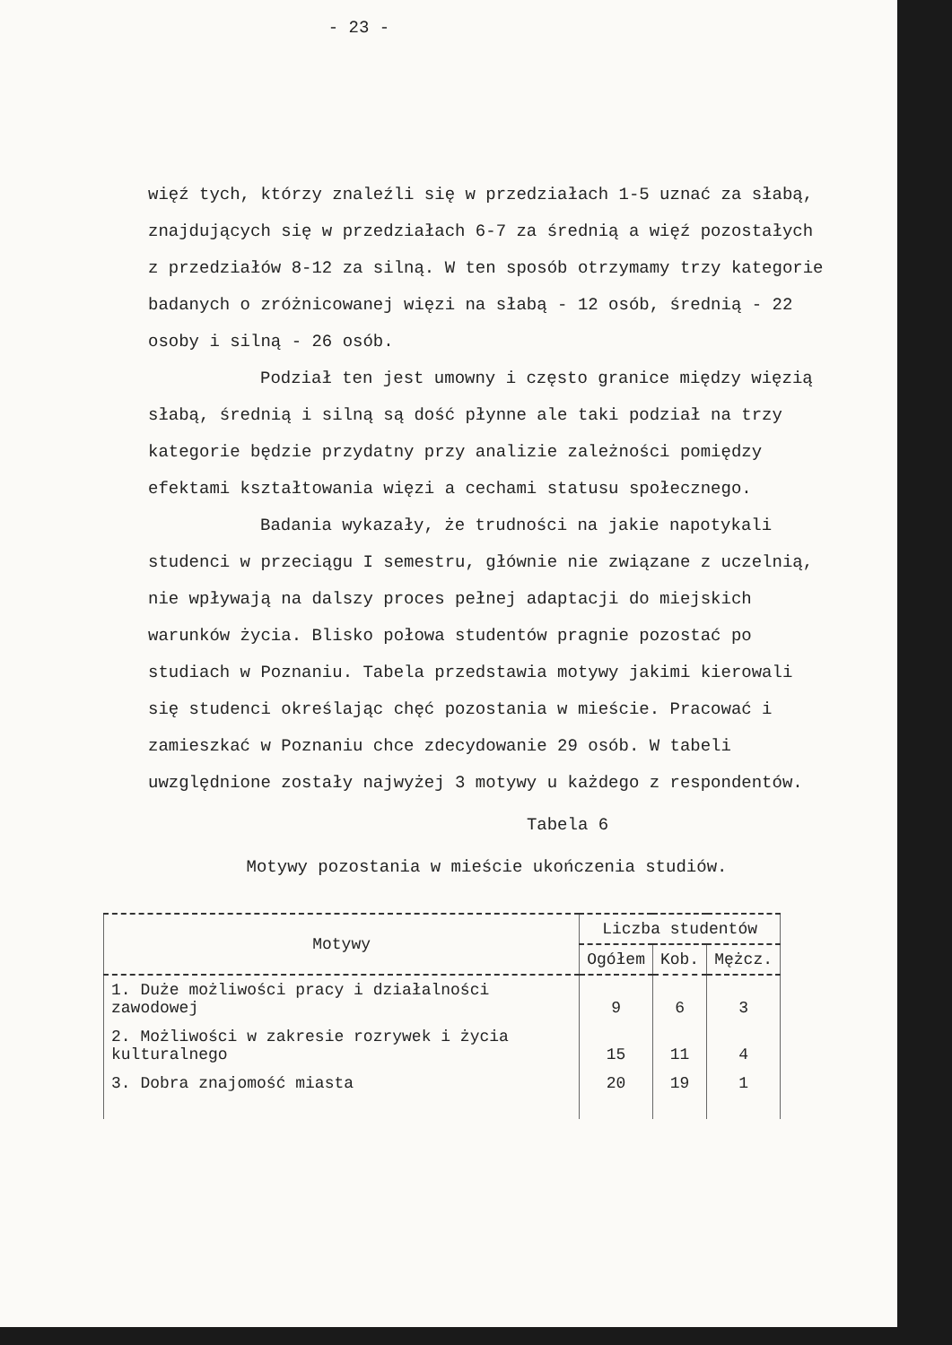- 23 -
więź tych, którzy znaleźli się w przedziałach 1-5 uznać za słabą, znajdujących się w przedziałach 6-7 za średnią a więź pozostałych z przedziałów 8-12 za silną. W ten sposób otrzymamy trzy kategorie badanych o zróżnicowanej więzi na słabą - 12 osób, średnią - 22 osoby i silną - 26 osób.
Podział ten jest umowny i często granice między więzią słabą, średnią i silną są dość płynne ale taki podział na trzy kategorie będzie przydatny przy analizie zależności pomiędzy efektami kształtowania więzi a cechami statusu społecznego.
Badania wykazały, że trudności na jakie napotykali studenci w przeciągu I semestru, głównie nie związane z uczelnią, nie wpływają na dalszy proces pełnej adaptacji do miejskich warunków życia. Blisko połowa studentów pragnie pozostać po studiach w Poznaniu. Tabela przedstawia motywy jakimi kierowali się studenci określając chęć pozostania w mieście. Pracować i zamieszkać w Poznaniu chce zdecydowanie 29 osób. W tabeli uwzględnione zostały najwyżej 3 motywy u każdego z respondentów.
Tabela 6
Motywy pozostania w mieście ukończenia studiów.
| Motywy | Liczba studentów | | |
| --- | --- | --- | --- |
| | Ogółem | Kob. | Mężcz. |
| 1. Duże możliwości pracy i działalności zawodowej | 9 | 6 | 3 |
| 2. Możliwości w zakresie rozrywek i życia kulturalnego | 15 | 11 | 4 |
| 3. Dobra znajomość miasta | 20 | 19 | 1 |